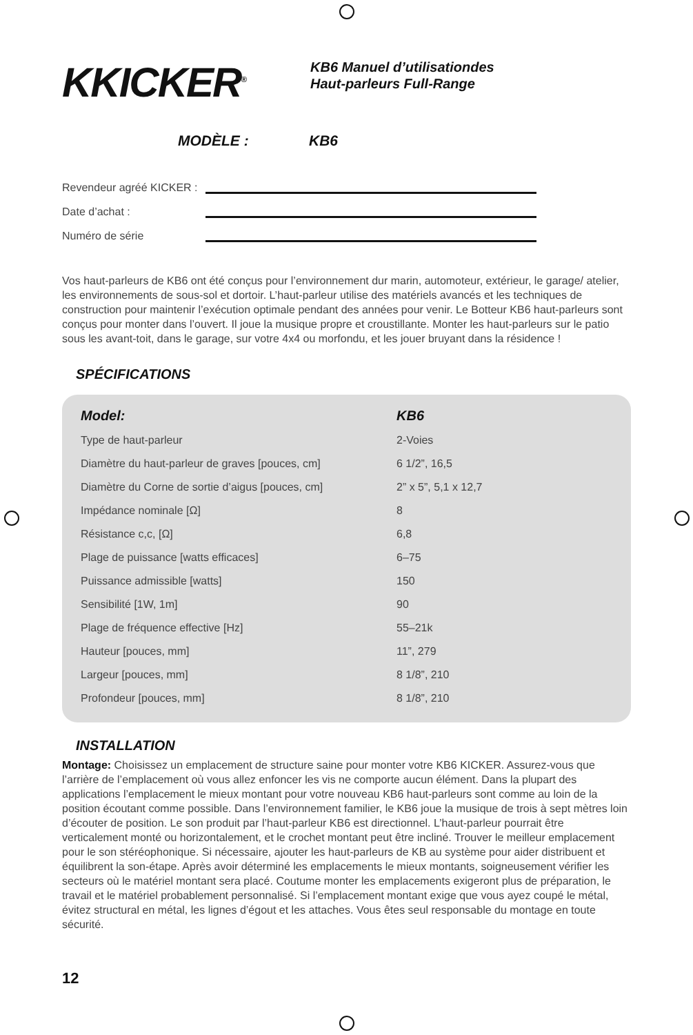KKICKER<sup>®</sup>
KB6 Manuel d’utilisationdes
Haut-parleurs Full-Range
MODÈLE : KB6
Revendeur agréé KICKER :
Date d’achat :
Numéro de série
Vos haut-parleurs de KB6 ont été conçus pour l’environnement dur marin, automoteur, extérieur, le garage/ atelier, les environnements de sous-sol et dortoir. L’haut-parleur utilise des matériels avancés et les techniques de construction pour maintenir l’exécution optimale pendant des années pour venir. Le Botteur KB6 haut-parleurs sont conçus pour monter dans l’ouvert. Il joue la musique propre et croustillante. Monter les haut-parleurs sur le patio sous les avant-toit, dans le garage, sur votre 4x4 ou morfondu, et les jouer bruyant dans la résidence !
SPÉCIFICATIONS
| Model: | KB6 |
| --- | --- |
| Type de haut-parleur | 2-Voies |
| Diamètre du haut-parleur de graves [pouces, cm] | 6 1/2”, 16,5 |
| Diamètre du Corne de sortie d’aigus [pouces, cm] | 2” x 5”, 5,1 x 12,7 |
| Impédance nominale [Ω] | 8 |
| Résistance c,c, [Ω] | 6,8 |
| Plage de puissance [watts efficaces] | 6–75 |
| Puissance admissible [watts] | 150 |
| Sensibilité [1W, 1m] | 90 |
| Plage de fréquence effective [Hz] | 55–21k |
| Hauteur [pouces, mm] | 11”, 279 |
| Largeur [pouces, mm] | 8 1/8”, 210 |
| Profondeur [pouces, mm] | 8 1/8”, 210 |
INSTALLATION
Montage: Choisissez un emplacement de structure saine pour monter votre KB6 KICKER. Assurez-vous que l’arrière de l’emplacement où vous allez enfoncer les vis ne comporte aucun élément. Dans la plupart des applications l’emplacement le mieux montant pour votre nouveau KB6 haut-parleurs sont comme au loin de la position écoutant comme possible. Dans l’environnement familier, le KB6 joue la musique de trois à sept mètres loin d’écouter de position. Le son produit par l’haut-parleur KB6 est directionnel. L’haut-parleur pourrait être verticalement monté ou horizontalement, et le crochet montant peut être incliné. Trouver le meilleur emplacement pour le son stéréophonique. Si nécessaire, ajouter les haut-parleurs de KB au système pour aider distribuent et équilibrent la son-étape. Après avoir déterminé les emplacements le mieux montants, soigneusement vérifier les secteurs où le matériel montant sera placé. Coutume monter les emplacements exigeront plus de préparation, le travail et le matériel probablement personnalisé. Si l’emplacement montant exige que vous ayez coupé le métal, évitez structural en métal, les lignes d’égout et les attaches. Vous êtes seul responsable du montage en toute sécurité.
12